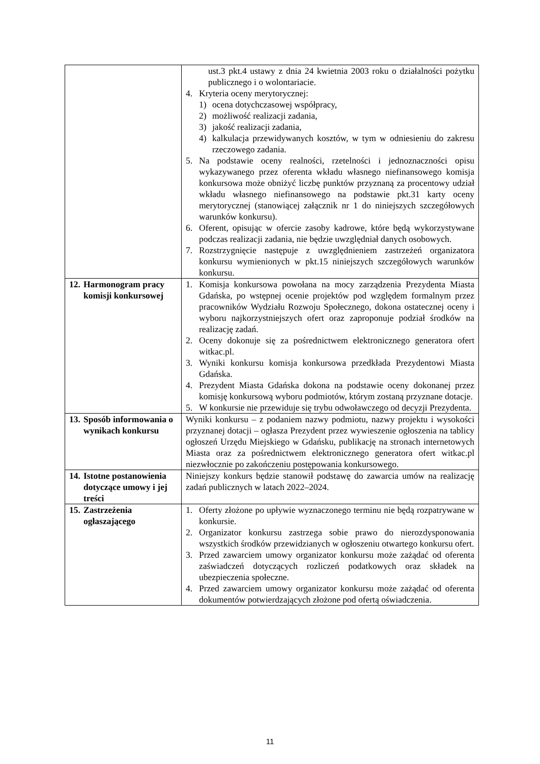| | ust.3 pkt.4 ustawy z dnia 24 kwietnia 2003 roku o działalności pożytku publicznego i o wolontariacie. 4. Kryteria oceny merytorycznej: 1) ocena dotychczasowej współpracy, 2) możliwość realizacji zadania, 3) jakość realizacji zadania, 4) kalkulacja przewidywanych kosztów, w tym w odniesieniu do zakresu rzeczowego zadania. 5. Na podstawie oceny realności, rzetelności i jednoznaczności opisu wykazywanego przez oferenta wkładu własnego niefinansowego komisja konkursowa może obniżyć liczbę punktów przyznaną za procentowy udział wkładu własnego niefinansowego na podstawie pkt.31 karty oceny merytorycznej (stanowiącej załącznik nr 1 do niniejszych szczegółowych warunków konkursu). 6. Oferent, opisując w ofercie zasoby kadrowe, które będą wykorzystywane podczas realizacji zadania, nie będzie uwzględniał danych osobowych. 7. Rozstrzygnięcie następuje z uwzględnieniem zastrzeżeń organizatora konkursu wymienionych w pkt.15 niniejszych szczegółowych warunków konkursu. |
| 12. Harmonogram pracy komisji konkursowej | 1. Komisja konkursowa powołana na mocy zarządzenia Prezydenta Miasta Gdańska, po wstępnej ocenie projektów pod względem formalnym przez pracowników Wydziału Rozwoju Społecznego, dokona ostatecznej oceny i wyboru najkorzystniejszych ofert oraz zaproponuje podział środków na realizację zadań. 2. Oceny dokonuje się za pośrednictwem elektronicznego generatora ofert witkac.pl. 3. Wyniki konkursu komisja konkursowa przedkłada Prezydentowi Miasta Gdańska. 4. Prezydent Miasta Gdańska dokona na podstawie oceny dokonanej przez komisję konkursową wyboru podmiotów, którym zostaną przyznane dotacje. 5. W konkursie nie przewiduje się trybu odwoławczego od decyzji Prezydenta. |
| 13. Sposób informowania o wynikach konkursu | Wyniki konkursu – z podaniem nazwy podmiotu, nazwy projektu i wysokości przyznanej dotacji – ogłasza Prezydent przez wywieszenie ogłoszenia na tablicy ogłoszeń Urzędu Miejskiego w Gdańsku, publikację na stronach internetowych Miasta oraz za pośrednictwem elektronicznego generatora ofert witkac.pl niezwłocznie po zakończeniu postępowania konkursowego. |
| 14. Istotne postanowienia dotyczące umowy i jej treści | Niniejszy konkurs będzie stanowił podstawę do zawarcia umów na realizację zadań publicznych w latach 2022–2024. |
| 15. Zastrzeżenia ogłaszającego | 1. Oferty złożone po upływie wyznaczonego terminu nie będą rozpatrywane w konkursie. 2. Organizator konkursu zastrzega sobie prawo do nierozdysponowania wszystkich środków przewidzianych w ogłoszeniu otwartego konkursu ofert. 3. Przed zawarciem umowy organizator konkursu może zażądać od oferenta zaświadczeń dotyczących rozliczeń podatkowych oraz składek na ubezpieczenia społeczne. 4. Przed zawarciem umowy organizator konkursu może zażądać od oferenta dokumentów potwierdzających złożone pod ofertą oświadczenia. |
11